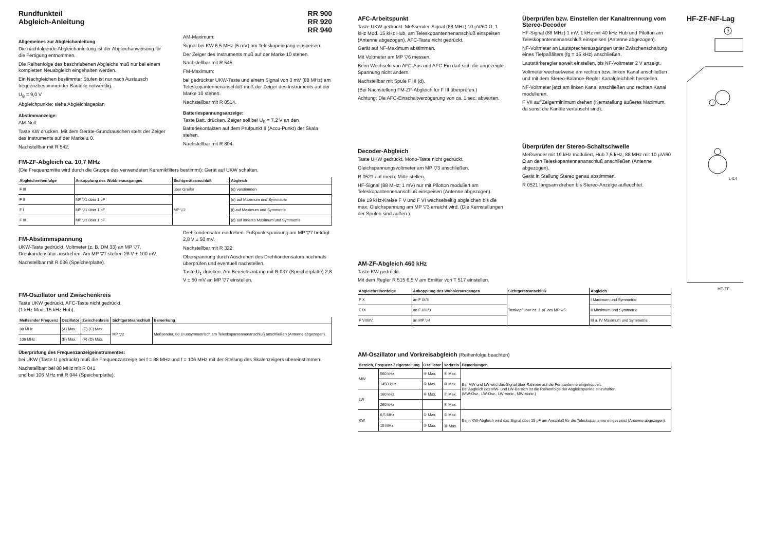Rundfunkteil
Abgleich-Anleitung
RR 900
RR 920
RR 940
Allgemeines zur Abgleichanleitung
Die nachfolgende Abgleichanleitung ist der Abgleichanweisung für die Fertigung entnommen.
Die Reihenfolge des beschriebenen Abgleichs muß nur bei einem kompletten Neuabgleich eingehalten werden.
Ein Nachgleichen bestimmter Stufen ist nur nach Austausch frequenzbestimmender Bauteile notwendig.
U<sub>B</sub> = 9,0 V
Abgleichpunkte: siehe Abgleichlageplan
Abstimmanzeige:
AM-Null:
Taste KW drücken. Mit dem Geräte-Grundrauschen steht der Zeiger des Instruments auf der Marke ≤ 0.
Nachstellbar mit R 542.
AM-Maximum:
Signal bei KW 6,5 MHz (5 mV) am Teleskopeingang einspeisen.
Der Zeiger des Instruments muß auf der Marke 10 stehen.
Nachstellbar mit R 545.
FM-Maximum:
bei gedrückter UKW-Taste und einem Signal von 3 mV (88 MHz) am Teleskopantennenanschluß muß der Zeiger des Instruments auf der Marke 10 stehen.
Nachstellbar mit R 0514.
Batteriespannungsanzeige:
Taste Batt. drücken. Zeiger soll bei U<sub>B</sub> = 7,2 V an den Batteriekontakten auf dem Prüfpunkt II (Accu-Punkt) der Skala stehen.
Nachstellbar mit R 804.
FM-ZF-Abgleich ca. 10,7 MHz
(Die Frequenzmitte wird durch die Gruppe des verwendeten Keramikfilters bestimmt): Gerät auf UKW schalten.
| Abgleichreihenfolge | Ankopplung des Wobblerausganges | Sichtgeräteanschluß | Abgleich |
| --- | --- | --- | --- |
| F III | | über Greifer | (d) verstimmen |
| F II | MP ▽1 über 1 pF | MP ▽2 | (e) auf Maximum und Symmetrie |
| F I | MP ▽1 über 1 pF | | (f) auf Maximum und Symmetrie |
| F III | MP ▽1 über 1 pF | | (d) auf inneres Maximum und Symmetrie |
FM-Abstimmspannung
UKW-Taste gedrückt. Voltmeter (z. B. DM 33) an MP ▽7. Drehkondensator ausdrehen. Am MP ▽7 stehen 28 V ± 100 mV.
Nachstellbar mit R 036 (Speicherplatte).
Drehkondensator eindrehen. Fußpunktspannung am MP ▽7 beträgt 2,8 V ± 50 mV.
Nachstellbar mit R 322.
Oberspannung durch Ausdrehen des Drehkondensators nochmals überprüfen und eventuell nachstellen.
Taste U<sub>1</sub> drücken. Am Bereichsanfang mit R 037 (Speicherplatte) 2,8 V ± 50 mV an MP ▽7 einstellen.
FM-Oszillator und Zwischenkreis
Taste UKW gedrückt, AFC-Taste nicht gedrückt.
(1 kHz Mod, 15 kHz Hub).
| Meßsender Frequenz | Oszillator | Zwischenkreis | Sichtgeräteanschluß | Bemerkung |
| --- | --- | --- | --- | --- |
| 88 MHz | (A) Max. | (E) (C) Max. | MP ▽2 | Meßsender, 60 Ω unsymmetrisch am Teleskopantennenanschluß anschließen (Antenne abgezogen). |
| 106 MHz | (B) Max. | (F) (D) Max. | | |
Überprüfung des Frequenzanzeigeinstrumentes:
bei UKW (Taste U gedrückt) muß die Frequenzanzeige bei f = 88 MHz und f = 106 MHz mit der Stellung des Skalenzeigers übereinstimmen.
Nachstellbar: bei 88 MHz mit R 041
und bei 106 MHz mit R 044 (Speicherplatte).
AFC-Arbeitspunkt
Taste UKW gedrückt. Meßsender-Signal (88 MHz) 10 µV/60 Ω, 1 kHz Mod. 15 kHz Hub, am Teleskopantennenanschluß einspeisen (Antenne abgezogen). AFC-Taste nicht gedrückt.
Gerät auf NF-Maximum abstimmen.
Mit Voltmeter am MP ▽6 messen.
Beim Wechseln von AFC-Aus und AFC-Ein darf sich die angezeigte Spannung nicht ändern.
Nachstellbar mit Spule F III (d).
(Bei Nachstellung FM-ZF-Abgleich für F III überprüfen.)
Achtung: Die AFC-Einschaltverzögerung von ca. 1 sec. abwarten.
Decoder-Abgleich
Taste UKW gedrückt, Mono-Taste nicht gedrückt.
Gleichspannungsvoltmeter am MP ▽3 anschließen.
R 0521 auf mech. Mitte stellen.
HF-Signal (88 MHz; 1 mV) nur mit Pilotton moduliert am Teleskopantennenanschluß einspeisen (Antenne abgezogen).
Die 19 kHz-Kreise F V und F VI wechselseitig abgleichen bis die max. Gleichspannung am MP ▽3 erreicht wird. (Die Kernstellungen der Spulen sind außen.)
Überprüfen bzw. Einstellen der Kanaltrennung vom Stereo-Decoder
HF-Signal (88 MHz) 1 mV, 1 kHz mit 40 kHz Hub und Pilotton am Teleskopantennenanschluß einspeisen (Antenne abgezogen).
NF-Voltmeter an Lautsprecherausgängen unter Zwischenschaltung eines Tiefpaßfilters (fg = 15 kHz) anschließen.
Lautstärkeregler soweit einstellen, bis NF-Voltmeter 2 V anzeigt.
Voltmeter wechselweise am rechten bzw. linken Kanal anschließen und mit dem Stereo-Balance-Regler Kanalgleichheit herstellen.
NF-Voltmeter jetzt am linken Kanal anschließen und rechten Kanal modulieren.
F VII auf Zeigerminimum drehen (Kernstellung äußeres Maximum, da sonst die Kanäle vertauscht sind).
Überprüfen der Stereo-Schaltschwelle
Meßsender mit 19 kHz moduliert, Hub 7,5 kHz, 88 MHz mit 10 µV/60 Ω an den Teleskopantennenanschluß anschließen (Antenne abgezogen).
Gerät in Stellung Stereo genau abstimmen.
R 0521 langsam drehen bis Stereo-Anzeige aufleuchtet.
AM-ZF-Abgleich 460 kHz
Taste KW gedrückt.
Mit dem Regler R 515 6,5 V am Emitter von T 517 einstellen.
| Abgleichreihenfolge | Ankopplung des Wobblerausganges | Sichtgeräteanschluß | Abgleich |
| --- | --- | --- | --- |
| F X | an F IX/3 | Tastkopf über ca. 1 pF am MP ▽5 | I Maximum und Symmetrie |
| F IX | an F VIII/3 | | II Maximum und Symmetrie |
| F VIII/IV | an MP ▽4 | | III u. IV Maximum und Symmetrie |
AM-Oszillator und Vorkreisabgleich (Reihenfolge beachten)
| Bereich, Frequenz Zeigerstellung | | Oszillator | Vorkreis | Bemerkungen |
| --- | --- | --- | --- | --- |
| MW | 560 kHz | ④ Max. | ⑨ Max. | Bei MW und LW wird das Signal über Rahmen auf die Ferritantenne eingekoppelt. Bei Abgleich des MW- und LW-Bereich ist die Reihenfolge der Abgleichpunkte einzuhalten. (MW-Osz., LW-Osz., LW-Vorkr., MW-Vorkr.) |
| | 1450 kHz | ⑤ Max. | ⑩ Max. | |
| LW | 160 kHz | ⑥ Max. | ⑦ Max. | |
| | 260 kHz | | ⑧ Max. | |
| KW | 6,5 MHz | ① Max. | ③ Max. | Beim KW-Abgleich wird das Signal über 15 pF am Anschluß für die Teleskopantenne eingespeist (Antenne abgezogen). |
| | 15 MHz | ② Max. | ⑪ Max. | |
HF-ZF-NF-Lag
7
L414
HF-ZF-